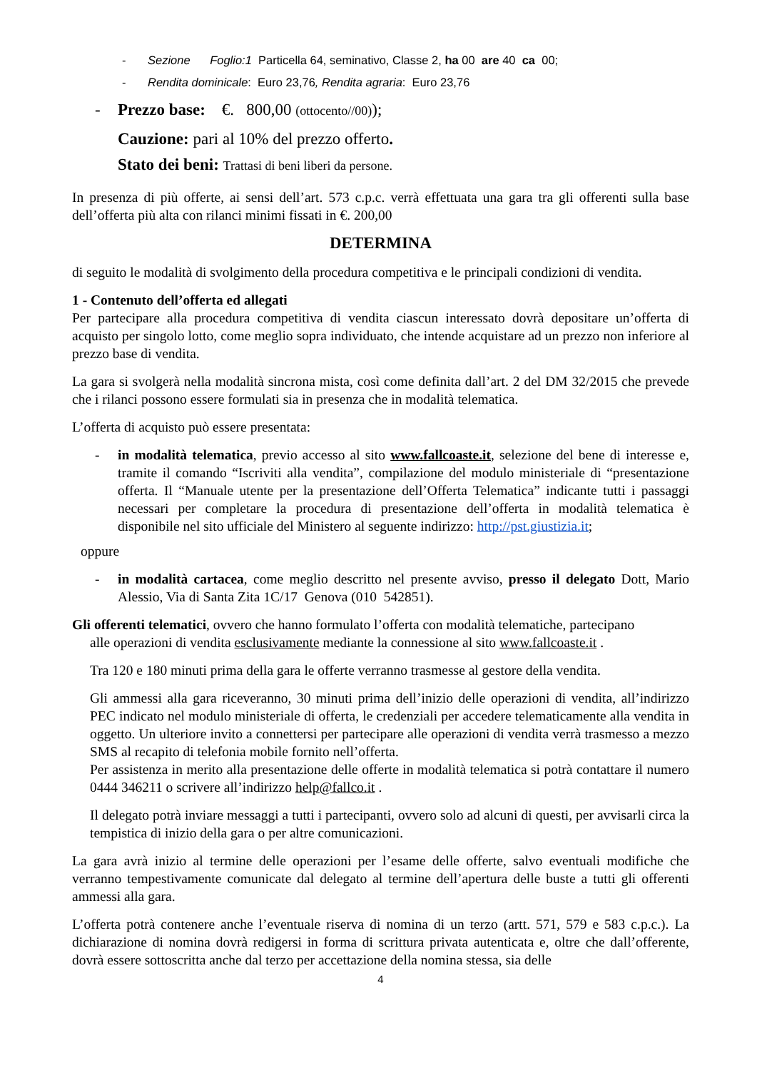- Sezione Foglio:1 Particella 64, seminativo, Classe 2, ha 00 are 40 ca 00;
- Rendita dominicale: Euro 23,76, Rendita agraria: Euro 23,76
- Prezzo base: €. 800,00 (ottocento//00));
Cauzione: pari al 10% del prezzo offerto.
Stato dei beni: Trattasi di beni liberi da persone.
In presenza di più offerte, ai sensi dell’art. 573 c.p.c. verrà effettuata una gara tra gli offerenti sulla base dell’offerta più alta con rilanci minimi fissati in €. 200,00
DETERMINA
di seguito le modalità di svolgimento della procedura competitiva e le principali condizioni di vendita.
1 - Contenuto dell’offerta ed allegati
Per partecipare alla procedura competitiva di vendita ciascun interessato dovrà depositare un’offerta di acquisto per singolo lotto, come meglio sopra individuato, che intende acquistare ad un prezzo non inferiore al prezzo base di vendita.
La gara si svolgerà nella modalità sincrona mista, così come definita dall’art. 2 del DM 32/2015 che prevede che i rilanci possono essere formulati sia in presenza che in modalità telematica.
L’offerta di acquisto può essere presentata:
- in modalità telematica, previo accesso al sito www.fallcoaste.it, selezione del bene di interesse e, tramite il comando “Iscriviti alla vendita”, compilazione del modulo ministeriale di “presentazione offerta. Il “Manuale utente per la presentazione dell’Offerta Telematica” indicante tutti i passaggi necessari per completare la procedura di presentazione dell’offerta in modalità telematica è disponibile nel sito ufficiale del Ministero al seguente indirizzo: http://pst.giustizia.it;
oppure
- in modalità cartacea, come meglio descritto nel presente avviso, presso il delegato Dott, Mario Alessio, Via di Santa Zita 1C/17 Genova (010 542851).
Gli offerenti telematici, ovvero che hanno formulato l’offerta con modalità telematiche, partecipano
alle operazioni di vendita esclusivamente mediante la connessione al sito www.fallcoaste.it .
Tra 120 e 180 minuti prima della gara le offerte verranno trasmesse al gestore della vendita.
Gli ammessi alla gara riceveranno, 30 minuti prima dell’inizio delle operazioni di vendita, all’indirizzo PEC indicato nel modulo ministeriale di offerta, le credenziali per accedere telematicamente alla vendita in oggetto. Un ulteriore invito a connettersi per partecipare alle operazioni di vendita verrà trasmesso a mezzo SMS al recapito di telefonia mobile fornito nell’offerta.
Per assistenza in merito alla presentazione delle offerte in modalità telematica si potrà contattare il numero 0444 346211 o scrivere all’indirizzo help@fallco.it .
Il delegato potrà inviare messaggi a tutti i partecipanti, ovvero solo ad alcuni di questi, per avvisarli circa la tempistica di inizio della gara o per altre comunicazioni.
La gara avrà inizio al termine delle operazioni per l’esame delle offerte, salvo eventuali modifiche che verranno tempestivamente comunicate dal delegato al termine dell’apertura delle buste a tutti gli offerenti ammessi alla gara.
L’offerta potrà contenere anche l’eventuale riserva di nomina di un terzo (artt. 571, 579 e 583 c.p.c.). La dichiarazione di nomina dovrà redigersi in forma di scrittura privata autenticata e, oltre che dall’offerente, dovrà essere sottoscritta anche dal terzo per accettazione della nomina stessa, sia delle
4